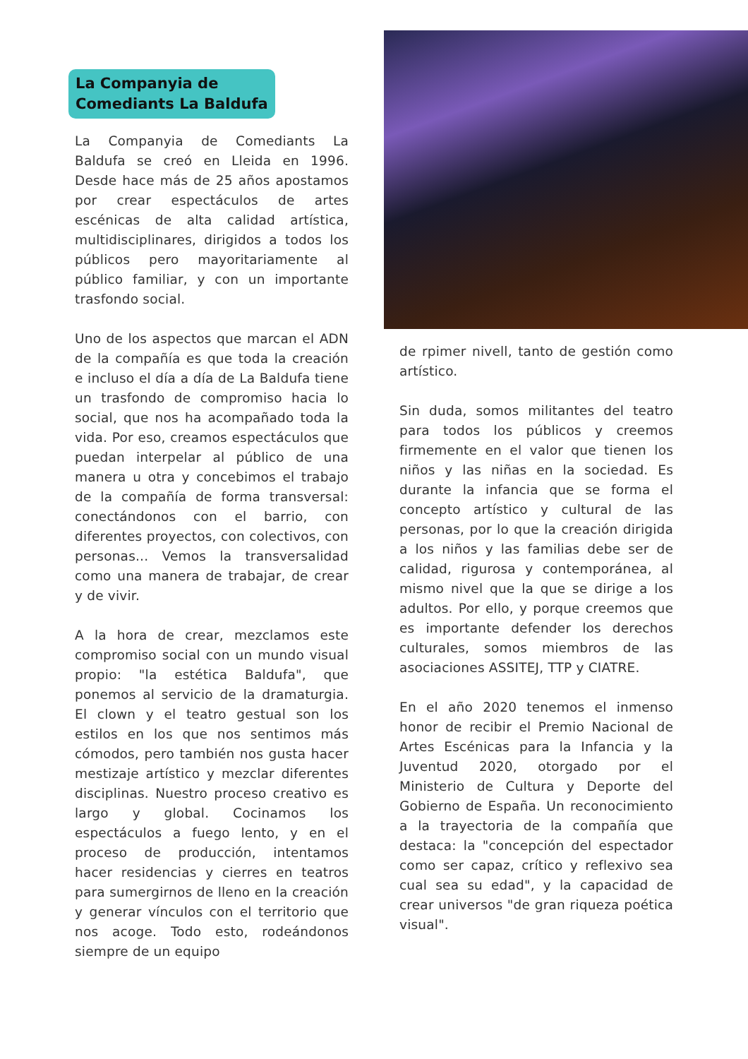La Companyia de
Comediants La Baldufa
La Companyia de Comediants La Baldufa se creó en Lleida en 1996. Desde hace más de 25 años apostamos por crear espectáculos de artes escénicas de alta calidad artística, multidisciplinares, dirigidos a todos los públicos pero mayoritariamente al público familiar, y con un importante trasfondo social.
Uno de los aspectos que marcan el ADN de la compañía es que toda la creación e incluso el día a día de La Baldufa tiene un trasfondo de compromiso hacia lo social, que nos ha acompañado toda la vida. Por eso, creamos espectáculos que puedan interpelar al público de una manera u otra y concebimos el trabajo de la compañía de forma transversal: conectándonos con el barrio, con diferentes proyectos, con colectivos, con personas... Vemos la transversalidad como una manera de trabajar, de crear y de vivir.
A la hora de crear, mezclamos este compromiso social con un mundo visual propio: "la estética Baldufa", que ponemos al servicio de la dramaturgia. El clown y el teatro gestual son los estilos en los que nos sentimos más cómodos, pero también nos gusta hacer mestizaje artístico y mezclar diferentes disciplinas. Nuestro proceso creativo es largo y global. Cocinamos los espectáculos a fuego lento, y en el proceso de producción, intentamos hacer residencias y cierres en teatros para sumergirnos de lleno en la creación y generar vínculos con el territorio que nos acoge. Todo esto, rodeándonos siempre de un equipo
de rpimer nivell, tanto de gestión como artístico.
Sin duda, somos militantes del teatro para todos los públicos y creemos firmemente en el valor que tienen los niños y las niñas en la sociedad. Es durante la infancia que se forma el concepto artístico y cultural de las personas, por lo que la creación dirigida a los niños y las familias debe ser de calidad, rigurosa y contemporánea, al mismo nivel que la que se dirige a los adultos. Por ello, y porque creemos que es importante defender los derechos culturales, somos miembros de las asociaciones ASSITEJ, TTP y CIATRE.
En el año 2020 tenemos el inmenso honor de recibir el Premio Nacional de Artes Escénicas para la Infancia y la Juventud 2020, otorgado por el Ministerio de Cultura y Deporte del Gobierno de España. Un reconocimiento a la trayectoria de la compañía que destaca: la "concepción del espectador como ser capaz, crítico y reflexivo sea cual sea su edad", y la capacidad de crear universos "de gran riqueza poética visual".